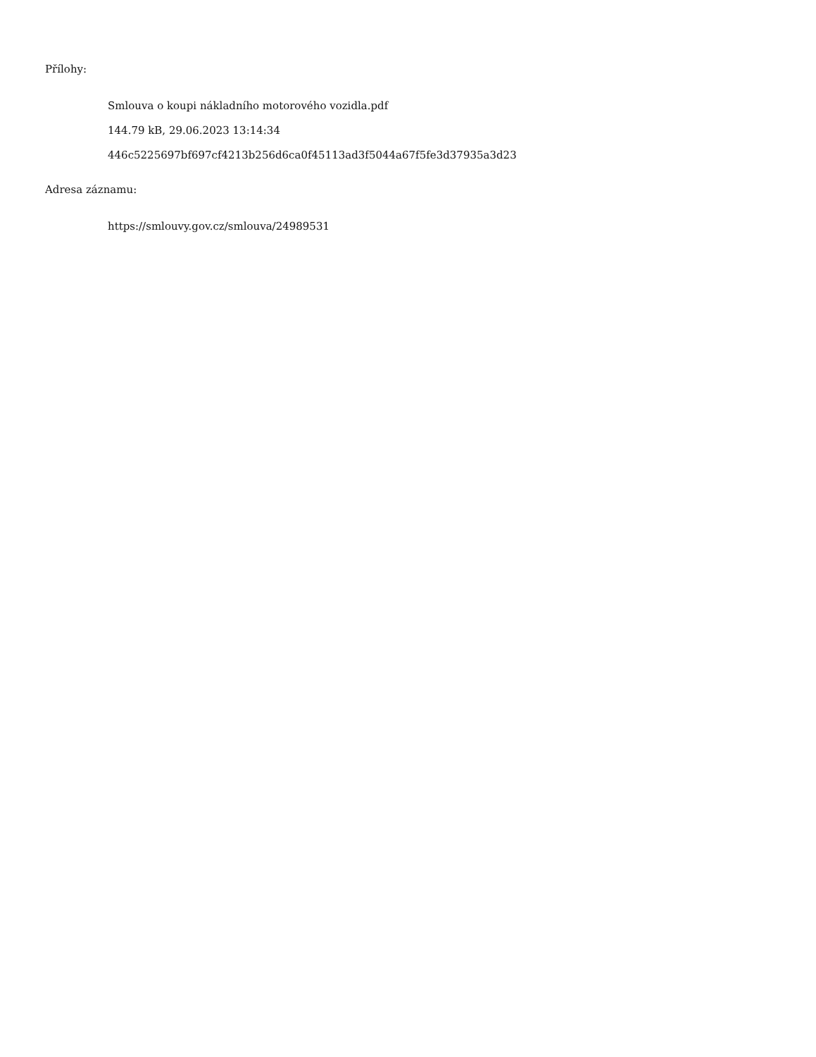Přílohy:
Smlouva o koupi nákladního motorového vozidla.pdf
144.79 kB, 29.06.2023 13:14:34
446c5225697bf697cf4213b256d6ca0f45113ad3f5044a67f5fe3d37935a3d23
Adresa záznamu:
https://smlouvy.gov.cz/smlouva/24989531